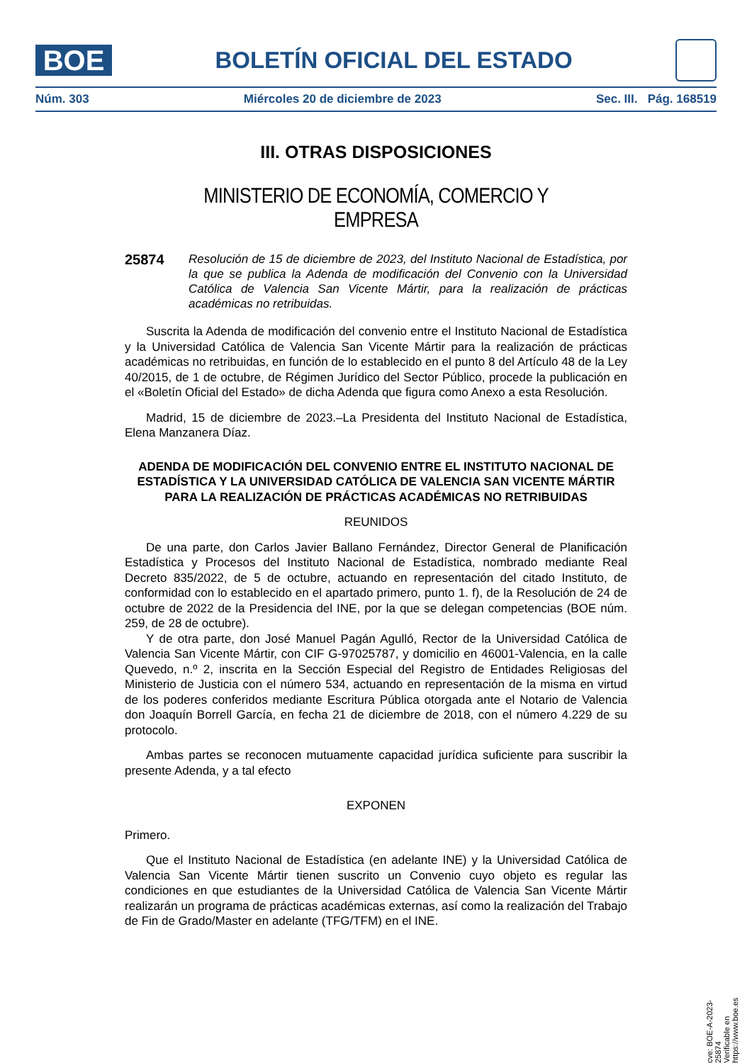BOE
BOLETÍN OFICIAL DEL ESTADO
Núm. 303 Miércoles 20 de diciembre de 2023 Sec. III. Pág. 168519
III. OTRAS DISPOSICIONES
MINISTERIO DE ECONOMÍA, COMERCIO Y EMPRESA
25874
Resolución de 15 de diciembre de 2023, del Instituto Nacional de Estadística, por la que se publica la Adenda de modificación del Convenio con la Universidad Católica de Valencia San Vicente Mártir, para la realización de prácticas académicas no retribuidas.
Suscrita la Adenda de modificación del convenio entre el Instituto Nacional de Estadística y la Universidad Católica de Valencia San Vicente Mártir para la realización de prácticas académicas no retribuidas, en función de lo establecido en el punto 8 del Artículo 48 de la Ley 40/2015, de 1 de octubre, de Régimen Jurídico del Sector Público, procede la publicación en el «Boletín Oficial del Estado» de dicha Adenda que figura como Anexo a esta Resolución.
Madrid, 15 de diciembre de 2023.–La Presidenta del Instituto Nacional de Estadística, Elena Manzanera Díaz.
ADENDA DE MODIFICACIÓN DEL CONVENIO ENTRE EL INSTITUTO NACIONAL DE ESTADÍSTICA Y LA UNIVERSIDAD CATÓLICA DE VALENCIA SAN VICENTE MÁRTIR PARA LA REALIZACIÓN DE PRÁCTICAS ACADÉMICAS NO RETRIBUIDAS
REUNIDOS
De una parte, don Carlos Javier Ballano Fernández, Director General de Planificación Estadística y Procesos del Instituto Nacional de Estadística, nombrado mediante Real Decreto 835/2022, de 5 de octubre, actuando en representación del citado Instituto, de conformidad con lo establecido en el apartado primero, punto 1. f), de la Resolución de 24 de octubre de 2022 de la Presidencia del INE, por la que se delegan competencias (BOE núm. 259, de 28 de octubre).
Y de otra parte, don José Manuel Pagán Agulló, Rector de la Universidad Católica de Valencia San Vicente Mártir, con CIF G-97025787, y domicilio en 46001-Valencia, en la calle Quevedo, n.º 2, inscrita en la Sección Especial del Registro de Entidades Religiosas del Ministerio de Justicia con el número 534, actuando en representación de la misma en virtud de los poderes conferidos mediante Escritura Pública otorgada ante el Notario de Valencia don Joaquín Borrell García, en fecha 21 de diciembre de 2018, con el número 4.229 de su protocolo.
Ambas partes se reconocen mutuamente capacidad jurídica suficiente para suscribir la presente Adenda, y a tal efecto
EXPONEN
Primero.
Que el Instituto Nacional de Estadística (en adelante INE) y la Universidad Católica de Valencia San Vicente Mártir tienen suscrito un Convenio cuyo objeto es regular las condiciones en que estudiantes de la Universidad Católica de Valencia San Vicente Mártir realizarán un programa de prácticas académicas externas, así como la realización del Trabajo de Fin de Grado/Master en adelante (TFG/TFM) en el INE.
cve: BOE-A-2023-25874
Verificable en https://www.boe.es